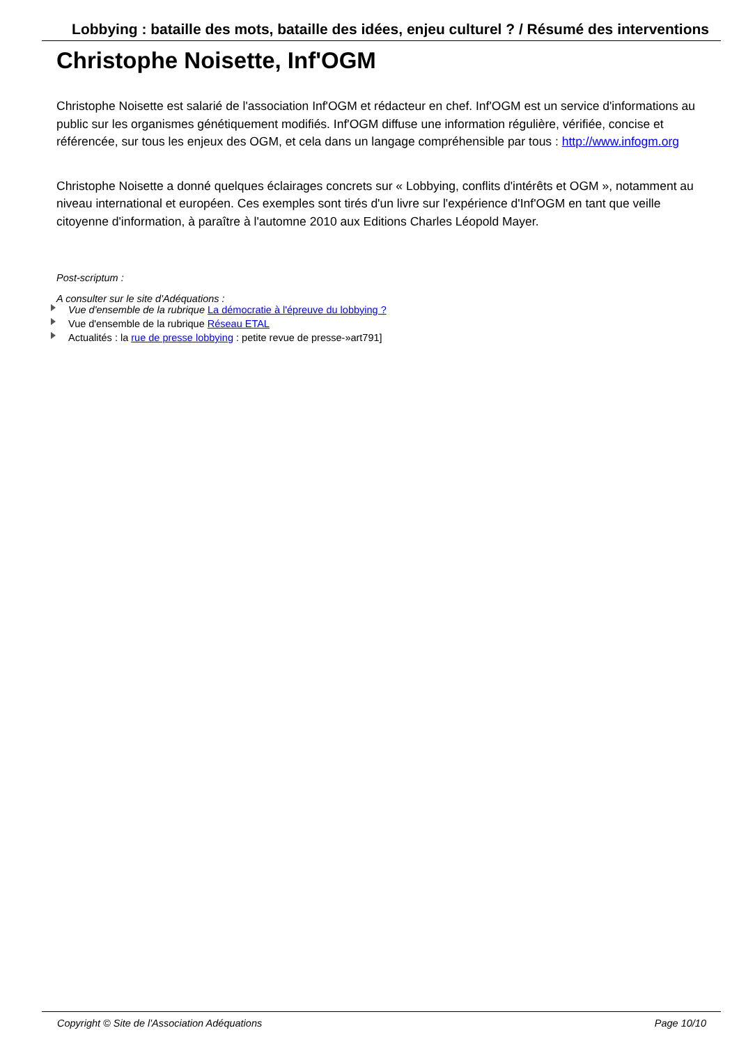Lobbying : bataille des mots, bataille des idées, enjeu culturel ? / Résumé des interventions
Christophe Noisette, Inf'OGM
Christophe Noisette est salarié de l'association Inf'OGM et rédacteur en chef. Inf'OGM est un service d'informations au public sur les organismes génétiquement modifiés. Inf'OGM diffuse une information régulière, vérifiée, concise et référencée, sur tous les enjeux des OGM, et cela dans un langage compréhensible par tous : http://www.infogm.org
Christophe Noisette a donné quelques éclairages concrets sur « Lobbying, conflits d'intérêts et OGM », notamment au niveau international et européen. Ces exemples sont tirés d'un livre sur l'expérience d'Inf'OGM en tant que veille citoyenne d'information, à paraître à l'automne 2010 aux Editions Charles Léopold Mayer.
Post-scriptum :
A consulter sur le site d'Adéquations :
Vue d'ensemble de la rubrique La démocratie à l'épreuve du lobbying ?
Vue d'ensemble de la rubrique Réseau ETAL
Actualités : la rue de presse lobbying : petite revue de presse-»art791]
Copyright © Site de l'Association Adéquations Page 10/10